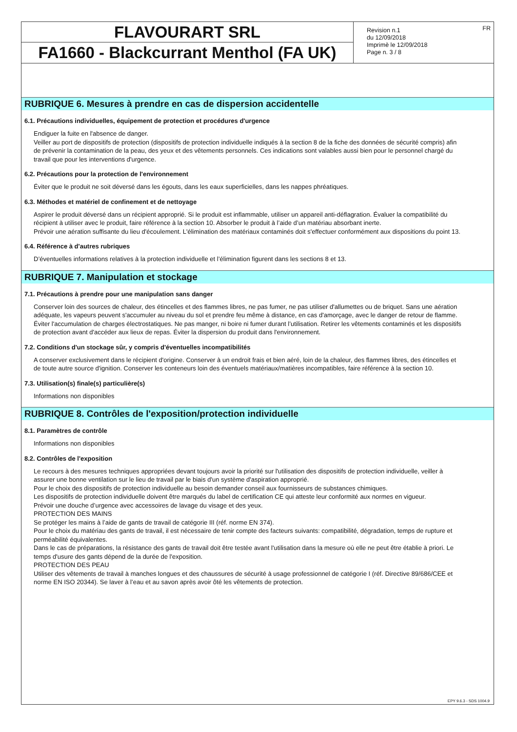FLAVOURART SRL
FA1660 - Blackcurrant Menthol (FA UK)
Revision n.1
du 12/09/2018
Imprimè le 12/09/2018
Page n. 3 / 8
FR
RUBRIQUE 6. Mesures à prendre en cas de dispersion accidentelle
6.1. Précautions individuelles, équipement de protection et procédures d'urgence
Endiguer la fuite en l'absence de danger.
Veiller au port de dispositifs de protection (dispositifs de protection individuelle indiqués à la section 8 de la fiche des données de sécurité compris) afin de prévenir la contamination de la peau, des yeux et des vêtements personnels. Ces indications sont valables aussi bien pour le personnel chargé du travail que pour les interventions d'urgence.
6.2. Précautions pour la protection de l'environnement
Éviter que le produit ne soit déversé dans les égouts, dans les eaux superficielles, dans les nappes phréatiques.
6.3. Méthodes et matériel de confinement et de nettoyage
Aspirer le produit déversé dans un récipient approprié. Si le produit est inflammable, utiliser un appareil anti-déflagration. Évaluer la compatibilité du récipient à utiliser avec le produit, faire référence à la section 10. Absorber le produit à l’aide d’un matériau absorbant inerte.
Prévoir une aération suffisante du lieu d'écoulement. L'élimination des matériaux contaminés doit s'effectuer conformément aux dispositions du point 13.
6.4. Référence à d'autres rubriques
D’éventuelles informations relatives à la protection individuelle et l’élimination figurent dans les sections 8 et 13.
RUBRIQUE 7. Manipulation et stockage
7.1. Précautions à prendre pour une manipulation sans danger
Conserver loin des sources de chaleur, des étincelles et des flammes libres, ne pas fumer, ne pas utiliser d'allumettes ou de briquet. Sans une aération adéquate, les vapeurs peuvent s'accumuler au niveau du sol et prendre feu même à distance, en cas d'amorçage, avec le danger de retour de flamme. Éviter l'accumulation de charges électrostatiques. Ne pas manger, ni boire ni fumer durant l’utilisation. Retirer les vêtements contaminés et les dispositifs de protection avant d'accéder aux lieux de repas. Éviter la dispersion du produit dans l'environnement.
7.2. Conditions d'un stockage sûr, y compris d'éventuelles incompatibilités
A conserver exclusivement dans le récipient d'origine. Conserver à un endroit frais et bien aéré, loin de la chaleur, des flammes libres, des étincelles et de toute autre source d'ignition. Conserver les conteneurs loin des éventuels matériaux/matières incompatibles, faire référence à la section 10.
7.3. Utilisation(s) finale(s) particulière(s)
Informations non disponibles
RUBRIQUE 8. Contrôles de l'exposition/protection individuelle
8.1. Paramètres de contrôle
Informations non disponibles
8.2. Contrôles de l'exposition
Le recours à des mesures techniques appropriées devant toujours avoir la priorité sur l'utilisation des dispositifs de protection individuelle, veiller à assurer une bonne ventilation sur le lieu de travail par le biais d'un système d'aspiration approprié.
Pour le choix des dispositifs de protection individuelle au besoin demander conseil aux fournisseurs de substances chimiques.
Les dispositifs de protection individuelle doivent être marqués du label de certification CE qui atteste leur conformité aux normes en vigueur.
Prévoir une douche d’urgence avec accessoires de lavage du visage et des yeux.
PROTECTION DES MAINS
Se protéger les mains à l’aide de gants de travail de catégorie III (réf. norme EN 374).
Pour le choix du matériau des gants de travail, il est nécessaire de tenir compte des facteurs suivants: compatibilité, dégradation, temps de rupture et perméabilité équivalentes.
Dans le cas de préparations, la résistance des gants de travail doit être testée avant l'utilisation dans la mesure où elle ne peut être établie à priori. Le temps d'usure des gants dépend de la durée de l'exposition.
PROTECTION DES PEAU
Utiliser des vêtements de travail à manches longues et des chaussures de sécurité à usage professionnel de catégorie I (réf. Directive 89/686/CEE et norme EN ISO 20344). Se laver à l’eau et au savon après avoir ôté les vêtements de protection.
EPY 9.6.3 - SDS 1004.9